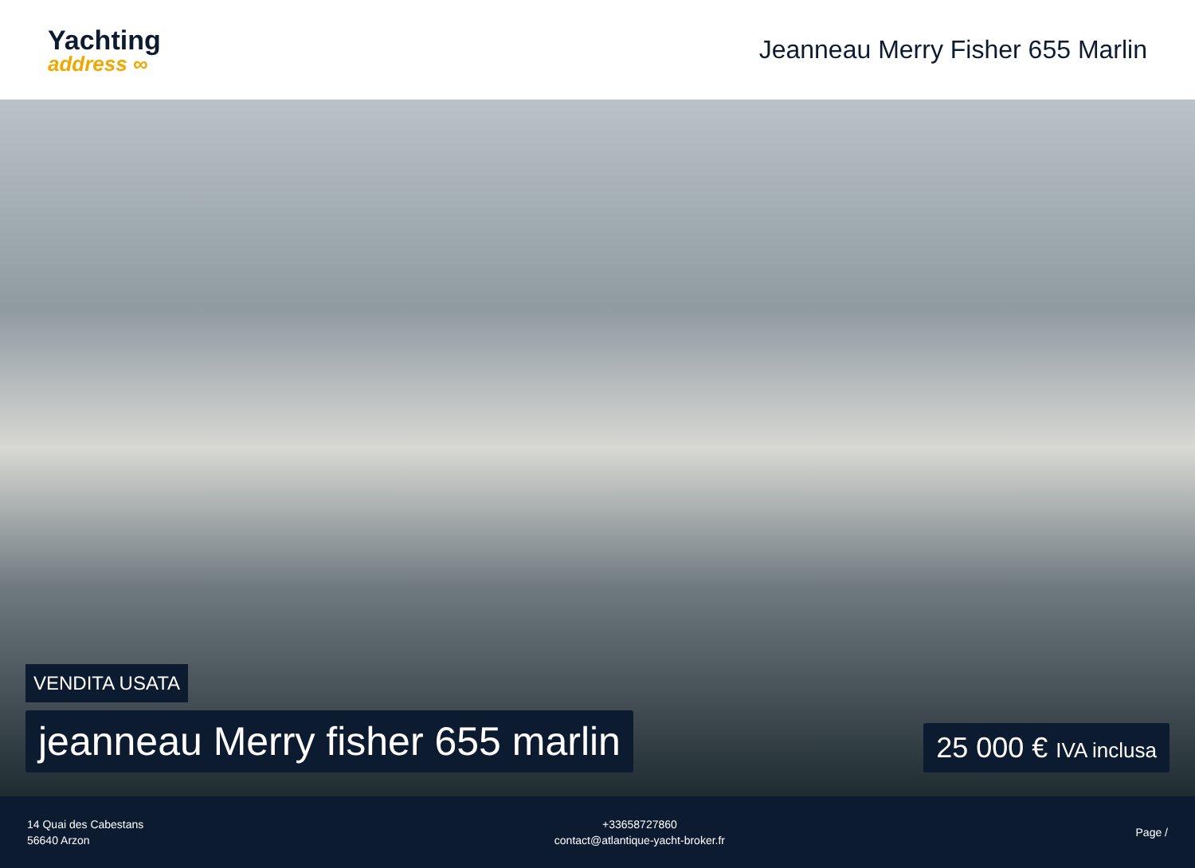Yachting
address ∞
Jeanneau Merry Fisher 655 Marlin
VENDITA USATA
jeanneau Merry fisher 655 marlin
25 000 € IVA inclusa
14 Quai des Cabestans
56640 Arzon
+33658727860
contact@atlantique-yacht-broker.fr
Page /